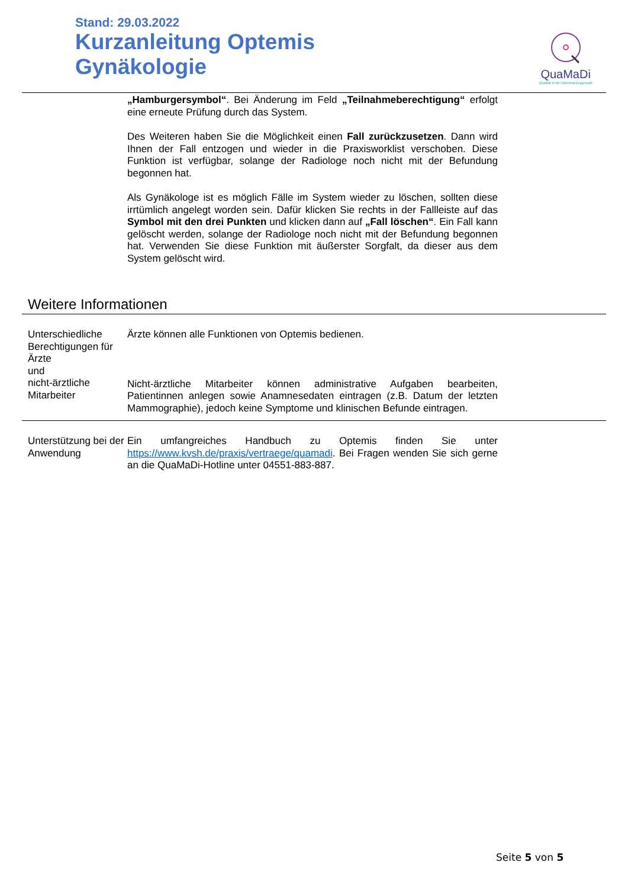Stand: 29.03.2022
Kurzanleitung Optemis
Gynäkologie
QuaMaDi
Qualität in der Mamma-Diagnostik
„Hamburgersymbol“. Bei Änderung im Feld „Teilnahmeberechtigung“ erfolgt eine erneute Prüfung durch das System.
Des Weiteren haben Sie die Möglichkeit einen Fall zurückzusetzen. Dann wird Ihnen der Fall entzogen und wieder in die Praxisworklist verschoben. Diese Funktion ist verfügbar, solange der Radiologe noch nicht mit der Befundung begonnen hat.
Als Gynäkologe ist es möglich Fälle im System wieder zu löschen, sollten diese irrtümlich angelegt worden sein. Dafür klicken Sie rechts in der Fallleiste auf das Symbol mit den drei Punkten und klicken dann auf „Fall löschen“. Ein Fall kann gelöscht werden, solange der Radiologe noch nicht mit der Befundung begonnen hat. Verwenden Sie diese Funktion mit äußerster Sorgfalt, da dieser aus dem System gelöscht wird.
Weitere Informationen
Unterschiedliche Berechtigungen für Ärzte
und
nicht-ärztliche Mitarbeiter
Ärzte können alle Funktionen von Optemis bedienen.
Nicht-ärztliche Mitarbeiter können administrative Aufgaben bearbeiten, Patientinnen anlegen sowie Anamnesedaten eintragen (z.B. Datum der letzten Mammographie), jedoch keine Symptome und klinischen Befunde eintragen.
Unterstützung bei der Anwendung
Ein umfangreiches Handbuch zu Optemis finden Sie unter https://www.kvsh.de/praxis/vertraege/quamadi. Bei Fragen wenden Sie sich gerne an die QuaMaDi-Hotline unter 04551-883-887.
Seite 5 von 5